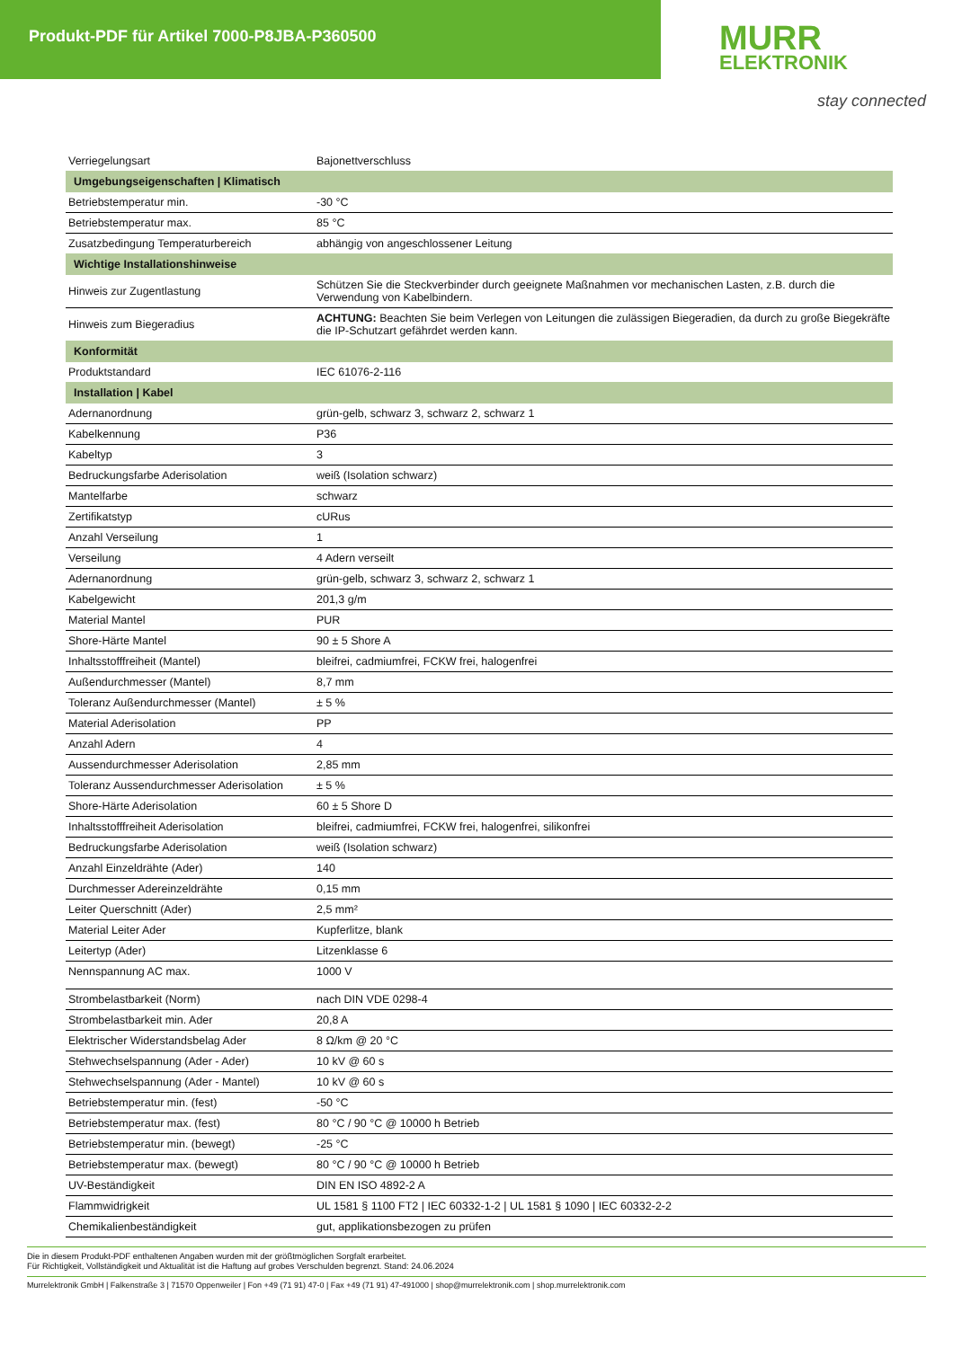Produkt-PDF für Artikel 7000-P8JBA-P360500
MURR
ELEKTRONIK
stay connected
| Verriegelungsart | Bajonettverschluss |
| Umgebungseigenschaften / Klimatisch | |
| Betriebstemperatur min. | -30 °C |
| Betriebstemperatur max. | 85 °C |
| Zusatzbedingung Temperaturbereich | abhängig von angeschlossener Leitung |
| Wichtige Installationshinweise | |
| Hinweis zur Zugentlastung | Schützen Sie die Steckverbinder durch geeignete Maßnahmen vor mechanischen Lasten, z.B. durch die Verwendung von Kabelbindern. |
| Hinweis zum Biegeradius | ACHTUNG: Beachten Sie beim Verlegen von Leitungen die zulässigen Biegeradien, da durch zu große Biegekräfte die IP-Schutzart gefährdet werden kann. |
| Konformität | |
| Produktstandard | IEC 61076-2-116 |
| Installation / Kabel | |
| Adernanordnung | grün-gelb, schwarz 3, schwarz 2, schwarz 1 |
| Kabelkennung | P36 |
| Kabeltyp | 3 |
| Bedruckungsfarbe Aderisolation | weiß (Isolation schwarz) |
| Mantelfarbe | schwarz |
| Zertifikatstyp | cURus |
| Anzahl Verseilung | 1 |
| Verseilung | 4 Adern verseilt |
| Adernanordnung | grün-gelb, schwarz 3, schwarz 2, schwarz 1 |
| Kabelgewicht | 201,3 g/m |
| Material Mantel | PUR |
| Shore-Härte Mantel | 90 ± 5 Shore A |
| Inhaltsstofffreiheit (Mantel) | bleifrei, cadmiumfrei, FCKW frei, halogenfrei |
| Außendurchmesser (Mantel) | 8,7 mm |
| Toleranz Außendurchmesser (Mantel) | ± 5 % |
| Material Aderisolation | PP |
| Anzahl Adern | 4 |
| Aussendurchmesser Aderisolation | 2,85 mm |
| Toleranz Aussendurchmesser Aderisolation | ± 5 % |
| Shore-Härte Aderisolation | 60 ± 5 Shore D |
| Inhaltsstofffreiheit Aderisolation | bleifrei, cadmiumfrei, FCKW frei, halogenfrei, silikonfrei |
| Bedruckungsfarbe Aderisolation | weiß (Isolation schwarz) |
| Anzahl Einzeldrähte (Ader) | 140 |
| Durchmesser Adereinzeldrähte | 0,15 mm |
| Leiter Querschnitt (Ader) | 2,5 mm² |
| Material Leiter Ader | Kupferlitze, blank |
| Leitertyp (Ader) | Litzenklasse 6 |
| Nennspannung AC max. | 1000 V |
| Strombelastbarkeit (Norm) | nach DIN VDE 0298-4 |
| Strombelastbarkeit min. Ader | 20,8 A |
| Elektrischer Widerstandsbelag Ader | 8 Ω/km @ 20 °C |
| Stehwechselspannung (Ader - Ader) | 10 kV @ 60 s |
| Stehwechselspannung (Ader - Mantel) | 10 kV @ 60 s |
| Betriebstemperatur min. (fest) | -50 °C |
| Betriebstemperatur max. (fest) | 80 °C / 90 °C @ 10000 h Betrieb |
| Betriebstemperatur min. (bewegt) | -25 °C |
| Betriebstemperatur max. (bewegt) | 80 °C / 90 °C @ 10000 h Betrieb |
| UV-Beständigkeit | DIN EN ISO 4892-2 A |
| Flammwidrigkeit | UL 1581 § 1100 FT2 / IEC 60332-1-2 / UL 1581 § 1090 / IEC 60332-2-2 |
| Chemikalienbeständigkeit | gut, applikationsbezogen zu prüfen |
Die in diesem Produkt-PDF enthaltenen Angaben wurden mit der größtmöglichen Sorgfalt erarbeitet.
Für Richtigkeit, Vollständigkeit und Aktualität ist die Haftung auf grobes Verschulden begrenzt. Stand: 24.06.2024
Murrelektronik GmbH | Falkenstraße 3 | 71570 Oppenweiler | Fon +49 (71 91) 47-0 | Fax +49 (71 91) 47-491000 | shop@murrelektronik.com | shop.murrelektronik.com